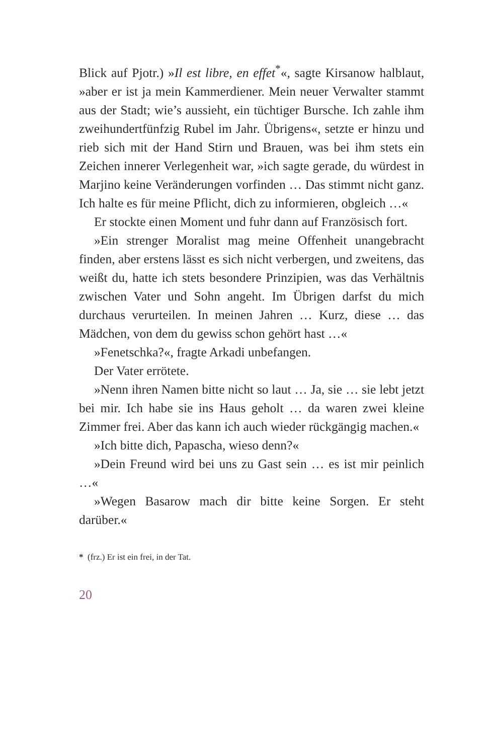Blick auf Pjotr.) »Il est libre, en effet<sup>*</sup>«, sagte Kirsanow halblaut, »aber er ist ja mein Kammerdiener. Mein neuer Verwalter stammt aus der Stadt; wie’s aussieht, ein tüchtiger Bursche. Ich zahle ihm zweihundertfünfzig Rubel im Jahr. Übrigens«, setzte er hinzu und rieb sich mit der Hand Stirn und Brauen, was bei ihm stets ein Zeichen innerer Verlegenheit war, »ich sagte gerade, du würdest in Marjino keine Veränderungen vorfinden … Das stimmt nicht ganz. Ich halte es für meine Pflicht, dich zu informieren, obgleich …«
Er stockte einen Moment und fuhr dann auf Französisch fort.
»Ein strenger Moralist mag meine Offenheit unangebracht finden, aber erstens lässt es sich nicht verbergen, und zweitens, das weißt du, hatte ich stets besondere Prinzipien, was das Verhältnis zwischen Vater und Sohn angeht. Im Übrigen darfst du mich durchaus verurteilen. In meinen Jahren … Kurz, diese … das Mädchen, von dem du gewiss schon gehört hast …«
»Fenetschka?«, fragte Arkadi unbefangen.
Der Vater errötete.
»Nenn ihren Namen bitte nicht so laut … Ja, sie … sie lebt jetzt bei mir. Ich habe sie ins Haus geholt … da waren zwei kleine Zimmer frei. Aber das kann ich auch wieder rückgängig machen.«
»Ich bitte dich, Papascha, wieso denn?«
»Dein Freund wird bei uns zu Gast sein … es ist mir peinlich …«
»Wegen Basarow mach dir bitte keine Sorgen. Er steht darüber.«
* (frz.) Er ist ein frei, in der Tat.
20